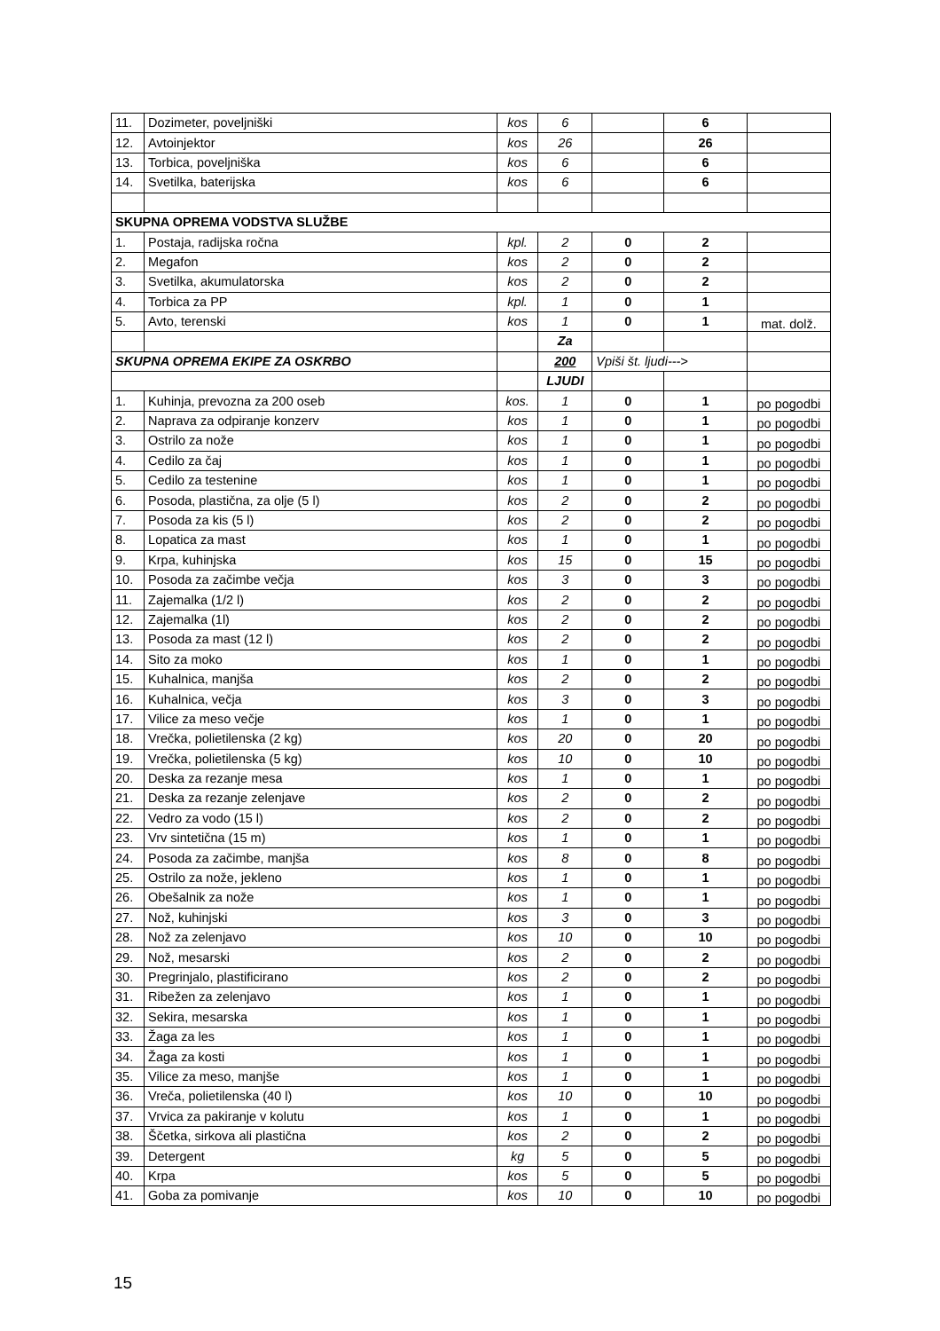| 11. | Dozimeter, poveljniški | kos | 6 | | 6 | |
| 12. | Avtoinjektor | kos | 26 | | 26 | |
| 13. | Torbica, poveljniška | kos | 6 | | 6 | |
| 14. | Svetilka, baterijska | kos | 6 | | 6 | |
| SKUPNA OPREMA VODSTVA SLUŽBE | | | | | | |
| 1. | Postaja, radijska ročna | kpl. | 2 | 0 | 2 | |
| 2. | Megafon | kos | 2 | 0 | 2 | |
| 3. | Svetilka, akumulatorska | kos | 2 | 0 | 2 | |
| 4. | Torbica za PP | kpl. | 1 | 0 | 1 | |
| 5. | Avto, terenski | kos | 1 | 0 | 1 | mat. dolž. |
| | | | Za | | | |
| SKUPNA OPREMA EKIPE ZA OSKRBO | | | 200 | Vpiši št. ljudi---> | | |
| | | | LJUDI | | | |
| 1. | Kuhinja, prevozna za 200 oseb | kos. | 1 | 0 | 1 | po pogodbi |
| 2. | Naprava za odpiranje konzerv | kos | 1 | 0 | 1 | po pogodbi |
| 3. | Ostrilo za nože | kos | 1 | 0 | 1 | po pogodbi |
| 4. | Cedilo za čaj | kos | 1 | 0 | 1 | po pogodbi |
| 5. | Cedilo za testenine | kos | 1 | 0 | 1 | po pogodbi |
| 6. | Posoda, plastična, za olje (5 l) | kos | 2 | 0 | 2 | po pogodbi |
| 7. | Posoda za kis (5 l) | kos | 2 | 0 | 2 | po pogodbi |
| 8. | Lopatica za mast | kos | 1 | 0 | 1 | po pogodbi |
| 9. | Krpa, kuhinjska | kos | 15 | 0 | 15 | po pogodbi |
| 10. | Posoda za začimbe večja | kos | 3 | 0 | 3 | po pogodbi |
| 11. | Zajemalka (1/2 l) | kos | 2 | 0 | 2 | po pogodbi |
| 12. | Zajemalka (1l) | kos | 2 | 0 | 2 | po pogodbi |
| 13. | Posoda za mast (12 l) | kos | 2 | 0 | 2 | po pogodbi |
| 14. | Sito za moko | kos | 1 | 0 | 1 | po pogodbi |
| 15. | Kuhalnica, manjša | kos | 2 | 0 | 2 | po pogodbi |
| 16. | Kuhalnica, večja | kos | 3 | 0 | 3 | po pogodbi |
| 17. | Vilice za meso večje | kos | 1 | 0 | 1 | po pogodbi |
| 18. | Vrečka, polietilenska (2 kg) | kos | 20 | 0 | 20 | po pogodbi |
| 19. | Vrečka, polietilenska (5 kg) | kos | 10 | 0 | 10 | po pogodbi |
| 20. | Deska za rezanje mesa | kos | 1 | 0 | 1 | po pogodbi |
| 21. | Deska za rezanje zelenjave | kos | 2 | 0 | 2 | po pogodbi |
| 22. | Vedro za vodo (15 l) | kos | 2 | 0 | 2 | po pogodbi |
| 23. | Vrv sintetična (15 m) | kos | 1 | 0 | 1 | po pogodbi |
| 24. | Posoda za začimbe, manjša | kos | 8 | 0 | 8 | po pogodbi |
| 25. | Ostrilo za nože, jekleno | kos | 1 | 0 | 1 | po pogodbi |
| 26. | Obešalnik za nože | kos | 1 | 0 | 1 | po pogodbi |
| 27. | Nož, kuhinjski | kos | 3 | 0 | 3 | po pogodbi |
| 28. | Nož za zelenjavo | kos | 10 | 0 | 10 | po pogodbi |
| 29. | Nož, mesarski | kos | 2 | 0 | 2 | po pogodbi |
| 30. | Pregrinjalo, plastificirano | kos | 2 | 0 | 2 | po pogodbi |
| 31. | Ribežen za zelenjavo | kos | 1 | 0 | 1 | po pogodbi |
| 32. | Sekira, mesarska | kos | 1 | 0 | 1 | po pogodbi |
| 33. | Žaga za les | kos | 1 | 0 | 1 | po pogodbi |
| 34. | Žaga za kosti | kos | 1 | 0 | 1 | po pogodbi |
| 35. | Vilice za meso, manjše | kos | 1 | 0 | 1 | po pogodbi |
| 36. | Vreča, polietilenska (40 l) | kos | 10 | 0 | 10 | po pogodbi |
| 37. | Vrvica za pakiranje v kolutu | kos | 1 | 0 | 1 | po pogodbi |
| 38. | Ščetka, sirkova ali plastična | kos | 2 | 0 | 2 | po pogodbi |
| 39. | Detergent | kg | 5 | 0 | 5 | po pogodbi |
| 40. | Krpa | kos | 5 | 0 | 5 | po pogodbi |
| 41. | Goba za pomivanje | kos | 10 | 0 | 10 | po pogodbi |
15